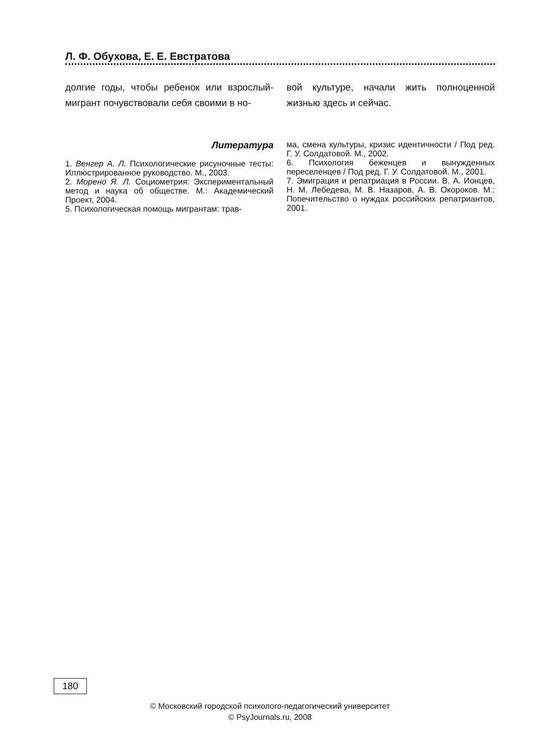Л. Ф. Обухова, Е. Е. Евстратова
долгие годы, чтобы ребенок или взрослый-мигрант почувствовали себя своими в но-
вой культуре, начали жить полноценной жизнью здесь и сейчас.
Литература
1. Венгер А. Л. Психологические рисуночные тесты: Иллюстрированное руководство. М., 2003.
2. Морено Я. Л. Социометрия: Экспериментальный метод и наука об обществе. М.: Академический Проект, 2004.
5. Психологическая помощь мигрантам: трав-
ма, смена культуры, кризис идентичности / Под ред. Г. У. Солдатовой. М., 2002.
6. Психология беженцев и вынужденных переселенцев / Под ред. Г. У. Солдатовой. М., 2001.
7. Эмиграция и репатриация в России. В. А. Ионцев, Н. М. Лебедева, М. В. Назаров, А. В. Окороков. М.: Попечительство о нуждах российских репатриантов, 2001.
180
© Московский городской психолого-педагогический университет
© PsyJournals.ru, 2008